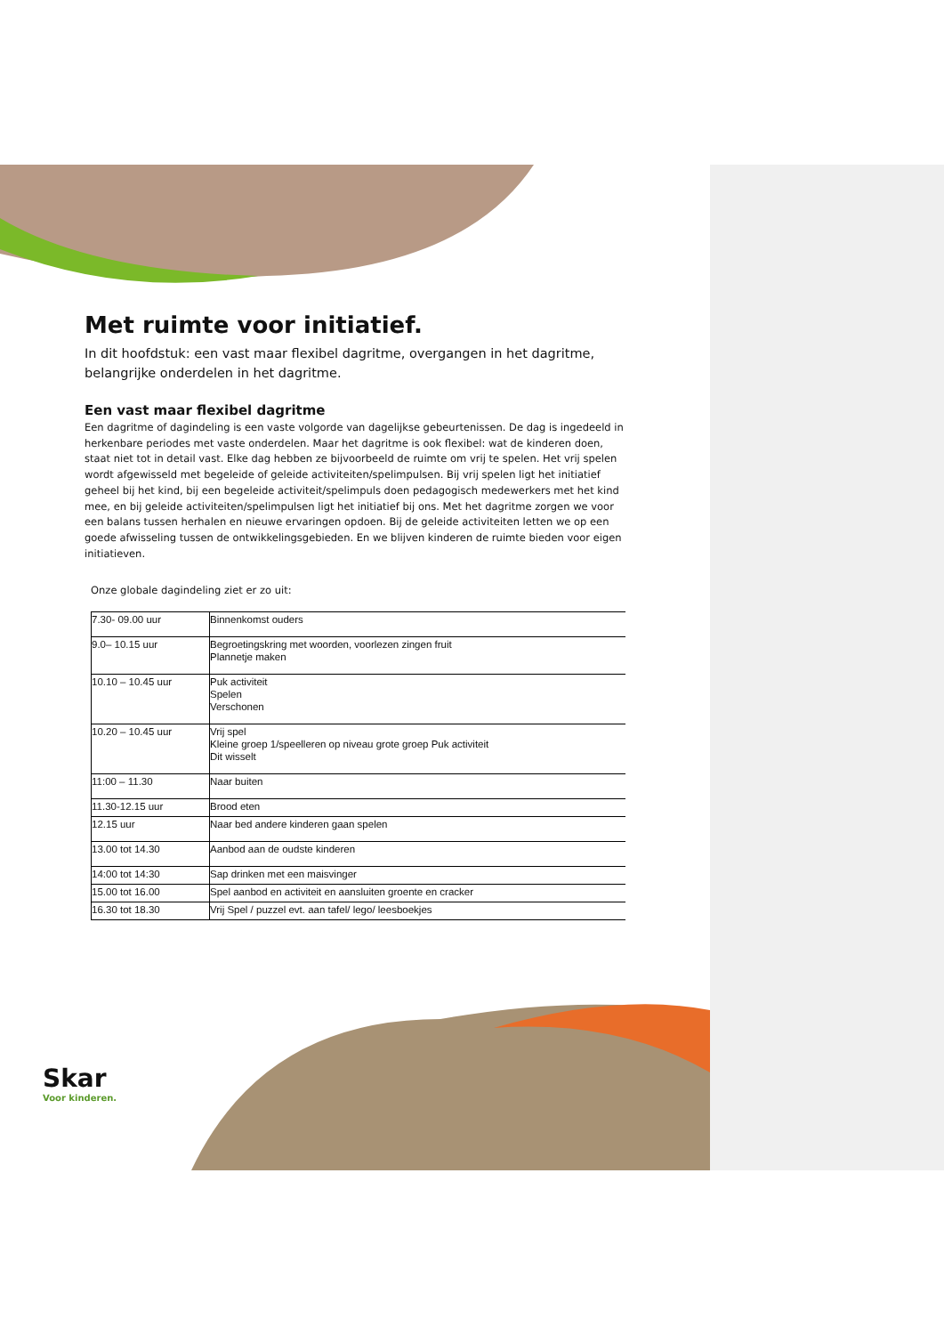Met ruimte voor initiatief.
In dit hoofdstuk: een vast maar flexibel dagritme, overgangen in het dagritme, belangrijke onderdelen in het dagritme.
Een vast maar flexibel dagritme
Een dagritme of dagindeling is een vaste volgorde van dagelijkse gebeurtenissen. De dag is ingedeeld in herkenbare periodes met vaste onderdelen. Maar het dagritme is ook flexibel: wat de kinderen doen, staat niet tot in detail vast. Elke dag hebben ze bijvoorbeeld de ruimte om vrij te spelen. Het vrij spelen wordt afgewisseld met begeleide of geleide activiteiten/spelimpulsen. Bij vrij spelen ligt het initiatief geheel bij het kind, bij een begeleide activiteit/spelimpuls doen pedagogisch medewerkers met het kind mee, en bij geleide activiteiten/spelimpulsen ligt het initiatief bij ons. Met het dagritme zorgen we voor een balans tussen herhalen en nieuwe ervaringen opdoen. Bij de geleide activiteiten letten we op een goede afwisseling tussen de ontwikkelingsgebieden. En we blijven kinderen de ruimte bieden voor eigen initiatieven.
Onze globale dagindeling ziet er zo uit:
| 7.30- 09.00 uur | Binnenkomst ouders |
| 9.0– 10.15 uur | Begroetingskring met woorden, voorlezen zingen fruit Plannetje maken |
| 10.10 – 10.45 uur | Puk activiteit Spelen Verschonen |
| 10.20 – 10.45 uur | Vrij spel Kleine groep 1/speelleren op niveau grote groep Puk activiteit Dit wisselt |
| 11:00 – 11.30 | Naar buiten |
| 11.30-12.15 uur | Brood eten |
| 12.15 uur | Naar bed andere kinderen gaan spelen |
| 13.00 tot 14.30 | Aanbod aan de oudste kinderen |
| 14:00 tot 14:30 | Sap drinken met een maisvinger |
| 15.00 tot 16.00 | Spel aanbod en activiteit en aansluiten groente en cracker |
| 16.30 tot 18.30 | Vrij Spel / puzzel evt. aan tafel/ lego/ leesboekjes |
Skar
Voor kinderen.